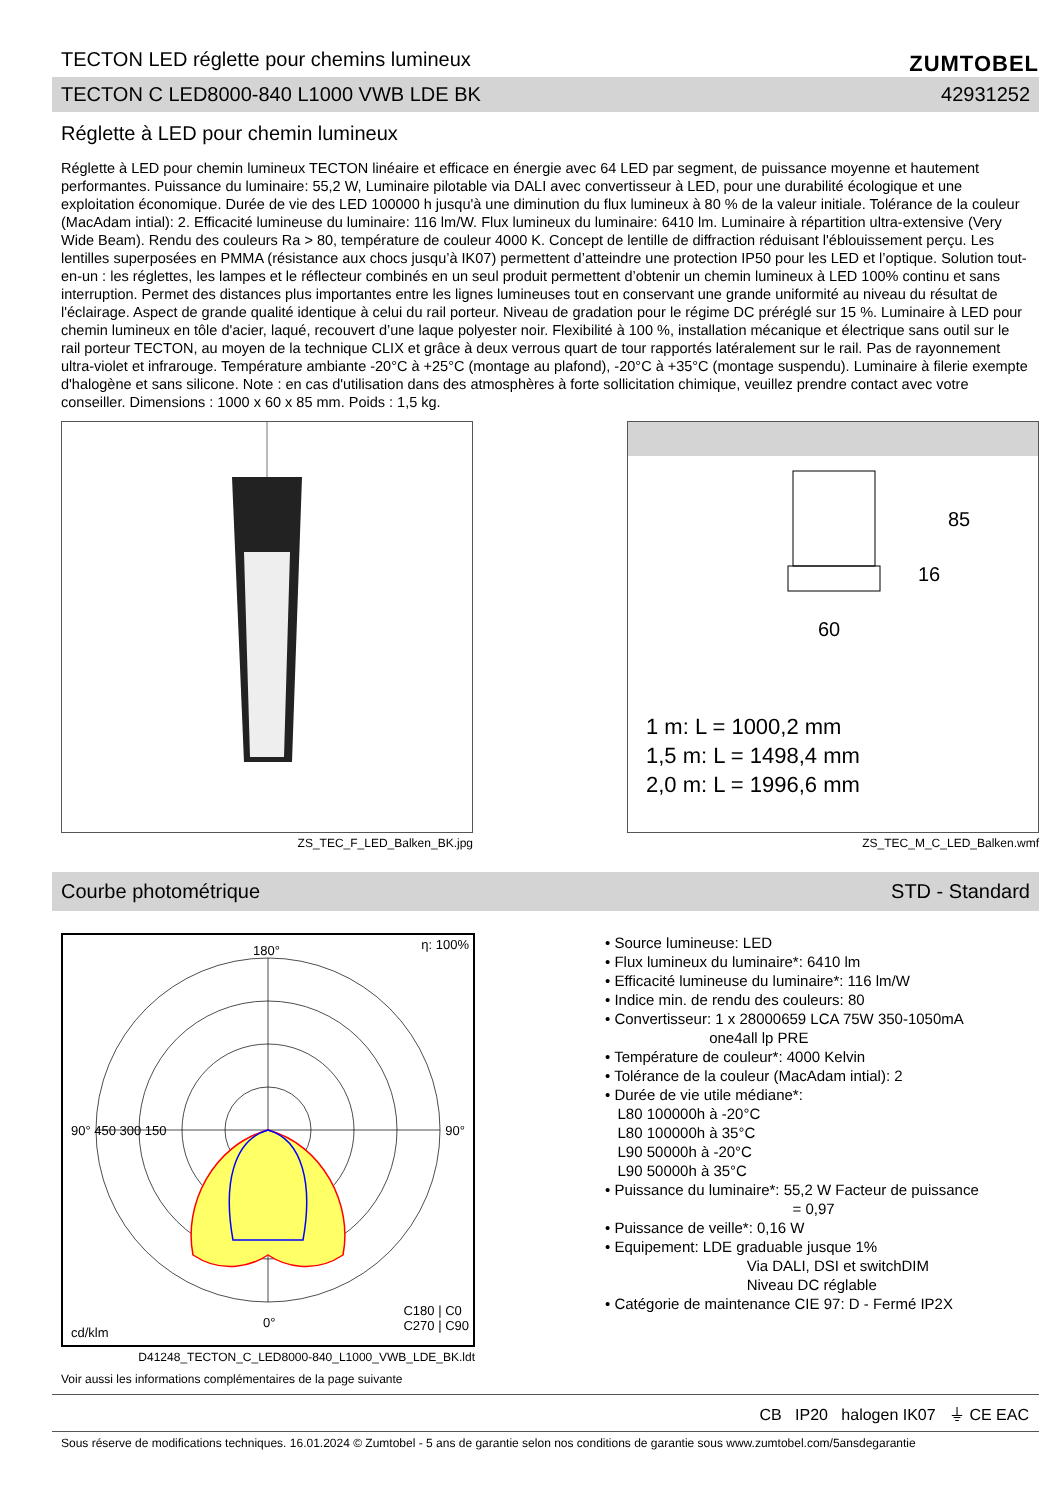TECTON LED réglette pour chemins lumineux
ZUMTOBEL
TECTON C LED8000-840 L1000 VWB LDE BK 42931252
Réglette à LED pour chemin lumineux
Réglette à LED pour chemin lumineux TECTON linéaire et efficace en énergie avec 64 LED par segment, de puissance moyenne et hautement performantes. Puissance du luminaire: 55,2 W, Luminaire pilotable via DALI avec convertisseur à LED, pour une durabilité écologique et une exploitation économique. Durée de vie des LED 100000 h jusqu'à une diminution du flux lumineux à 80 % de la valeur initiale. Tolérance de la couleur (MacAdam intial): 2. Efficacité lumineuse du luminaire: 116 lm/W. Flux lumineux du luminaire: 6410 lm. Luminaire à répartition ultra-extensive (Very Wide Beam). Rendu des couleurs Ra > 80, température de couleur 4000 K. Concept de lentille de diffraction réduisant l'éblouissement perçu. Les lentilles superposées en PMMA (résistance aux chocs jusqu’à IK07) permettent d’atteindre une protection IP50 pour les LED et l’optique. Solution tout-en-un : les réglettes, les lampes et le réflecteur combinés en un seul produit permettent d’obtenir un chemin lumineux à LED 100% continu et sans interruption. Permet des distances plus importantes entre les lignes lumineuses tout en conservant une grande uniformité au niveau du résultat de l'éclairage. Aspect de grande qualité identique à celui du rail porteur. Niveau de gradation pour le régime DC préréglé sur 15 %. Luminaire à LED pour chemin lumineux en tôle d'acier, laqué, recouvert d’une laque polyester noir. Flexibilité à 100 %, installation mécanique et électrique sans outil sur le rail porteur TECTON, au moyen de la technique CLIX et grâce à deux verrous quart de tour rapportés latéralement sur le rail. Pas de rayonnement ultra-violet et infrarouge. Température ambiante -20°C à +25°C (montage au plafond), -20°C à +35°C (montage suspendu). Luminaire à filerie exempte d'halogène et sans silicone. Note : en cas d'utilisation dans des atmosphères à forte sollicitation chimique, veuillez prendre contact avec votre conseiller. Dimensions : 1000 x 60 x 85 mm. Poids : 1,5 kg.
ZS_TEC_F_LED_Balken_BK.jpg
60
85
16
1 m: L = 1000,2 mm
1,5 m: L = 1498,4 mm
2,0 m: L = 1996,6 mm
ZS_TEC_M_C_LED_Balken.wmf
Courbe photométrique STD - Standard
180° η: 100%
90° 450 300 150 90°
0°
C180 | C0
C270 | C90 cd/klm
D41248_TECTON_C_LED8000-840_L1000_VWB_LDE_BK.ldt
• Source lumineuse: LED
• Flux lumineux du luminaire*: 6410 lm
• Efficacité lumineuse du luminaire*: 116 lm/W
• Indice min. de rendu des couleurs: 80
• Convertisseur: 1 x 28000659 LCA 75W 350-1050mA
one4all lp PRE
• Température de couleur*: 4000 Kelvin
• Tolérance de la couleur (MacAdam intial): 2
• Durée de vie utile médiane*:
L80 100000h à -20°C
L80 100000h à 35°C
L90 50000h à -20°C
L90 50000h à 35°C
• Puissance du luminaire*: 55,2 W Facteur de puissance
= 0,97
• Puissance de veille*: 0,16 W
• Equipement: LDE graduable jusque 1%
Via DALI, DSI et switchDIM
Niveau DC réglable
• Catégorie de maintenance CIE 97: D - Fermé IP2X
Voir aussi les informations complémentaires de la page suivante
CB IP20 halogen IK07 ⏚ CE EAC
Sous réserve de modifications techniques. 16.01.2024 © Zumtobel - 5 ans de garantie selon nos conditions de garantie sous www.zumtobel.com/5ansdegarantie